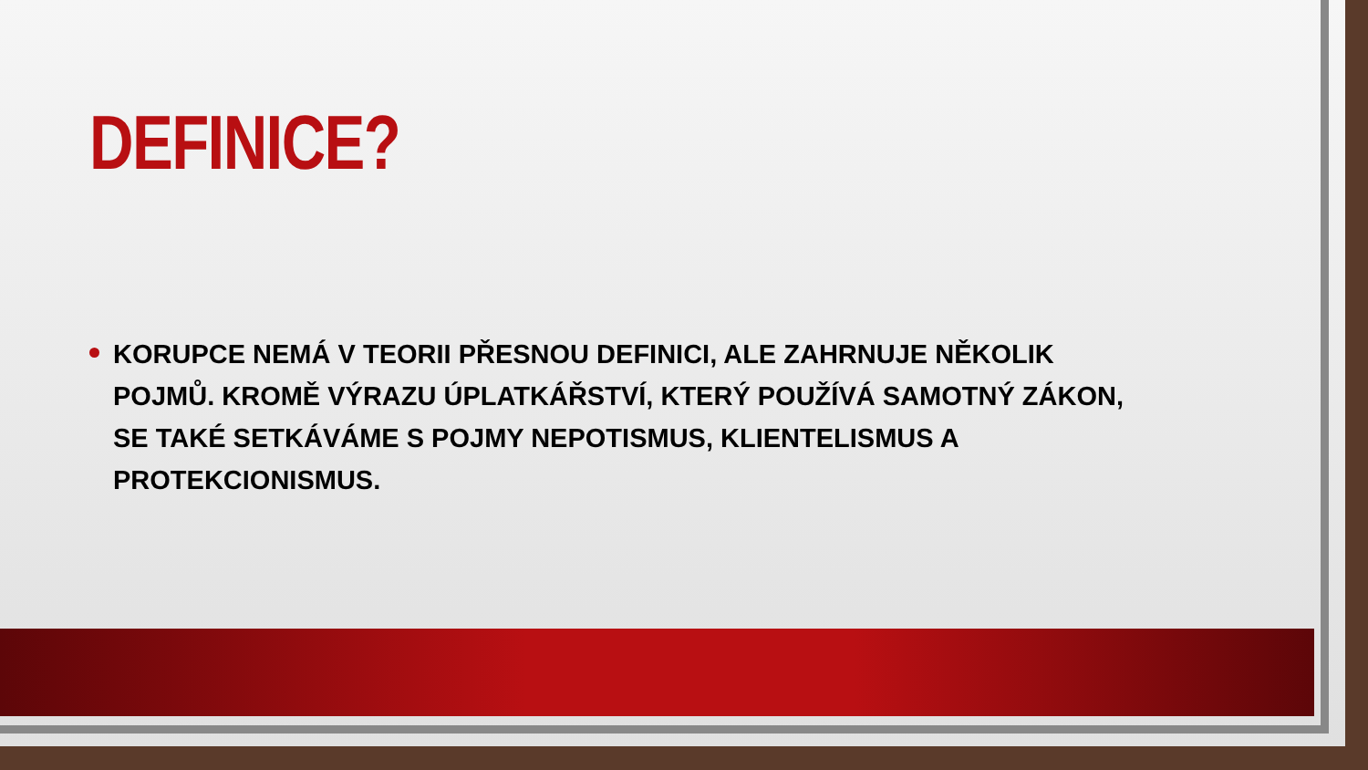DEFINICE?
KORUPCE NEMÁ V TEORII PŘESNOU DEFINICI, ALE ZAHRNUJE NĚKOLIK POJMŮ. KROMĚ VÝRAZU ÚPLATKÁŘSTVÍ, KTERÝ POUŽÍVÁ SAMOTNÝ ZÁKON, SE TAKÉ SETKÁVÁME S POJMY NEPOTISMUS, KLIENTELISMUS A PROTEKCIONISMUS.